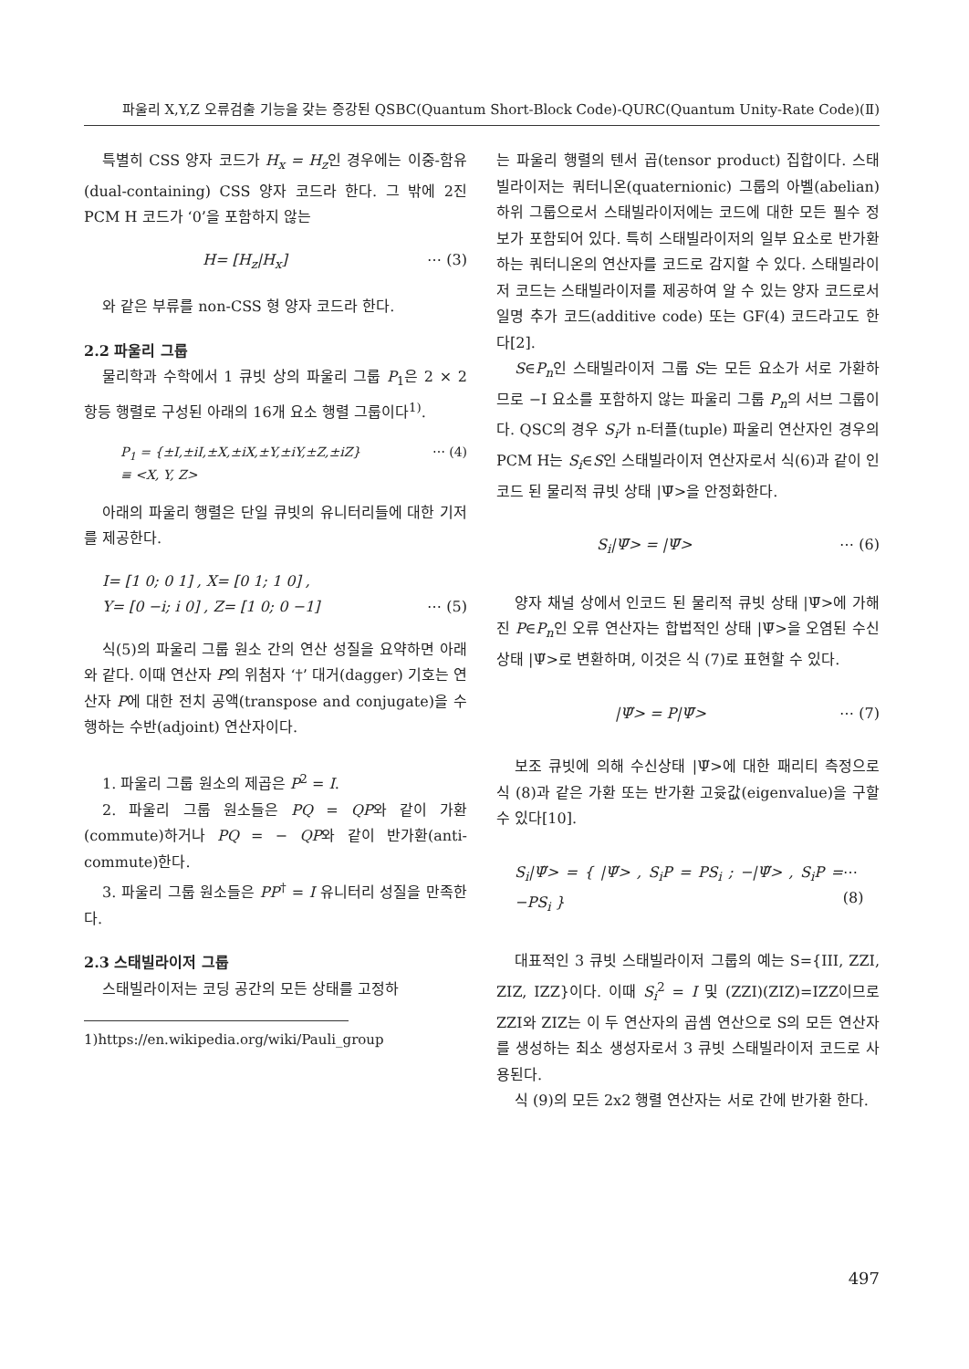파울리 X,Y,Z 오류검출 기능을 갖는 증강된 QSBC(Quantum Short-Block Code)-QURC(Quantum Unity-Rate Code)(Ⅱ)
특별히 CSS 양자 코드가 H<sub>x</sub> = H<sub>z</sub>인 경우에는 이중-함유(dual-containing) CSS 양자 코드라 한다. 그 밖에 2진 PCM H 코드가 ‘0’을 포함하지 않는
H= [H<sub>z</sub>|H<sub>x</sub>] ⋯ (3)
와 같은 부류를 non-CSS 형 양자 코드라 한다.
2.2 파울리 그룹
물리학과 수학에서 1 큐빗 상의 파울리 그룹 P<sub>1</sub>은 2 × 2 항등 행렬로 구성된 아래의 16개 요소 행렬 그룹이다<sup>1)</sup>.
P<sub>1</sub> = {±I,±iI,±X,±iX,±Y,±iY,±Z,±iZ}
≡ <X, Y, Z> ⋯ (4)
아래의 파울리 행렬은 단일 큐빗의 유니터리들에 대한 기저를 제공한다.
I= [1 0; 0 1] , X= [0 1; 1 0] ,
Y= [0 −i; i 0] , Z= [1 0; 0 −1] ⋯ (5)
식(5)의 파울리 그룹 원소 간의 연산 성질을 요약하면 아래와 같다. 이때 연산자 P의 위첨자 ‘†’ 대거(dagger) 기호는 연산자 P에 대한 전치 공액(transpose and conjugate)을 수행하는 수반(adjoint) 연산자이다.
1. 파울리 그룹 원소의 제곱은 P<sup>2</sup> = I.
2. 파울리 그룹 원소들은 PQ = QP와 같이 가환(commute)하거나 PQ = − QP와 같이 반가환(anti-commute)한다.
3. 파울리 그룹 원소들은 PP<sup>†</sup> = I 유니터리 성질을 만족한다.
2.3 스태빌라이저 그룹
스태빌라이저는 코딩 공간의 모든 상태를 고정하
1)https://en.wikipedia.org/wiki/Pauli_group
는 파울리 행렬의 텐서 곱(tensor product) 집합이다. 스태빌라이저는 쿼터니온(quaternionic) 그룹의 아벨(abelian) 하위 그룹으로서 스태빌라이저에는 코드에 대한 모든 필수 정보가 포함되어 있다. 특히 스태빌라이저의 일부 요소로 반가환하는 쿼터니온의 연산자를 코드로 감지할 수 있다. 스태빌라이저 코드는 스태빌라이저를 제공하여 알 수 있는 양자 코드로서 일명 추가 코드(additive code) 또는 GF(4) 코드라고도 한다[2].
S∈P<sub>n</sub>인 스태빌라이저 그룹 S는 모든 요소가 서로 가환하므로 −I 요소를 포함하지 않는 파울리 그룹 P<sub>n</sub>의 서브 그룹이다. QSC의 경우 S<sub>i</sub>가 n-터플(tuple) 파울리 연산자인 경우의 PCM H는 S<sub>i</sub>∈S인 스태빌라이저 연산자로서 식(6)과 같이 인코드 된 물리적 큐빗 상태 |Ψ̄>을 안정화한다.
S<sub>i</sub>|Ψ̄> = |Ψ̄> ⋯ (6)
양자 채널 상에서 인코드 된 물리적 큐빗 상태 |Ψ̄>에 가해진 P∈P<sub>n</sub>인 오류 연산자는 합법적인 상태 |Ψ̄>을 오염된 수신상태 |Ψ̃>로 변환하며, 이것은 식 (7)로 표현할 수 있다.
|Ψ̃> = P|Ψ̄> ⋯ (7)
보조 큐빗에 의해 수신상태 |Ψ̃>에 대한 패리티 측정으로 식 (8)과 같은 가환 또는 반가환 고윳값(eigenvalue)을 구할 수 있다[10].
S<sub>i</sub>|Ψ̃> = { |Ψ̃> , S<sub>i</sub>P = PS<sub>i</sub> ; −|Ψ̃> , S<sub>i</sub>P = −PS<sub>i</sub> } ⋯ (8)
대표적인 3 큐빗 스태빌라이저 그룹의 예는 S={III, ZZI, ZIZ, IZZ}이다. 이때 S<sub>i</sub><sup>2</sup> = I 및 (ZZI)(ZIZ)=IZZ이므로 ZZI와 ZIZ는 이 두 연산자의 곱셈 연산으로 S의 모든 연산자를 생성하는 최소 생성자로서 3 큐빗 스태빌라이저 코드로 사용된다.
식 (9)의 모든 2x2 행렬 연산자는 서로 간에 반가환 한다.
497